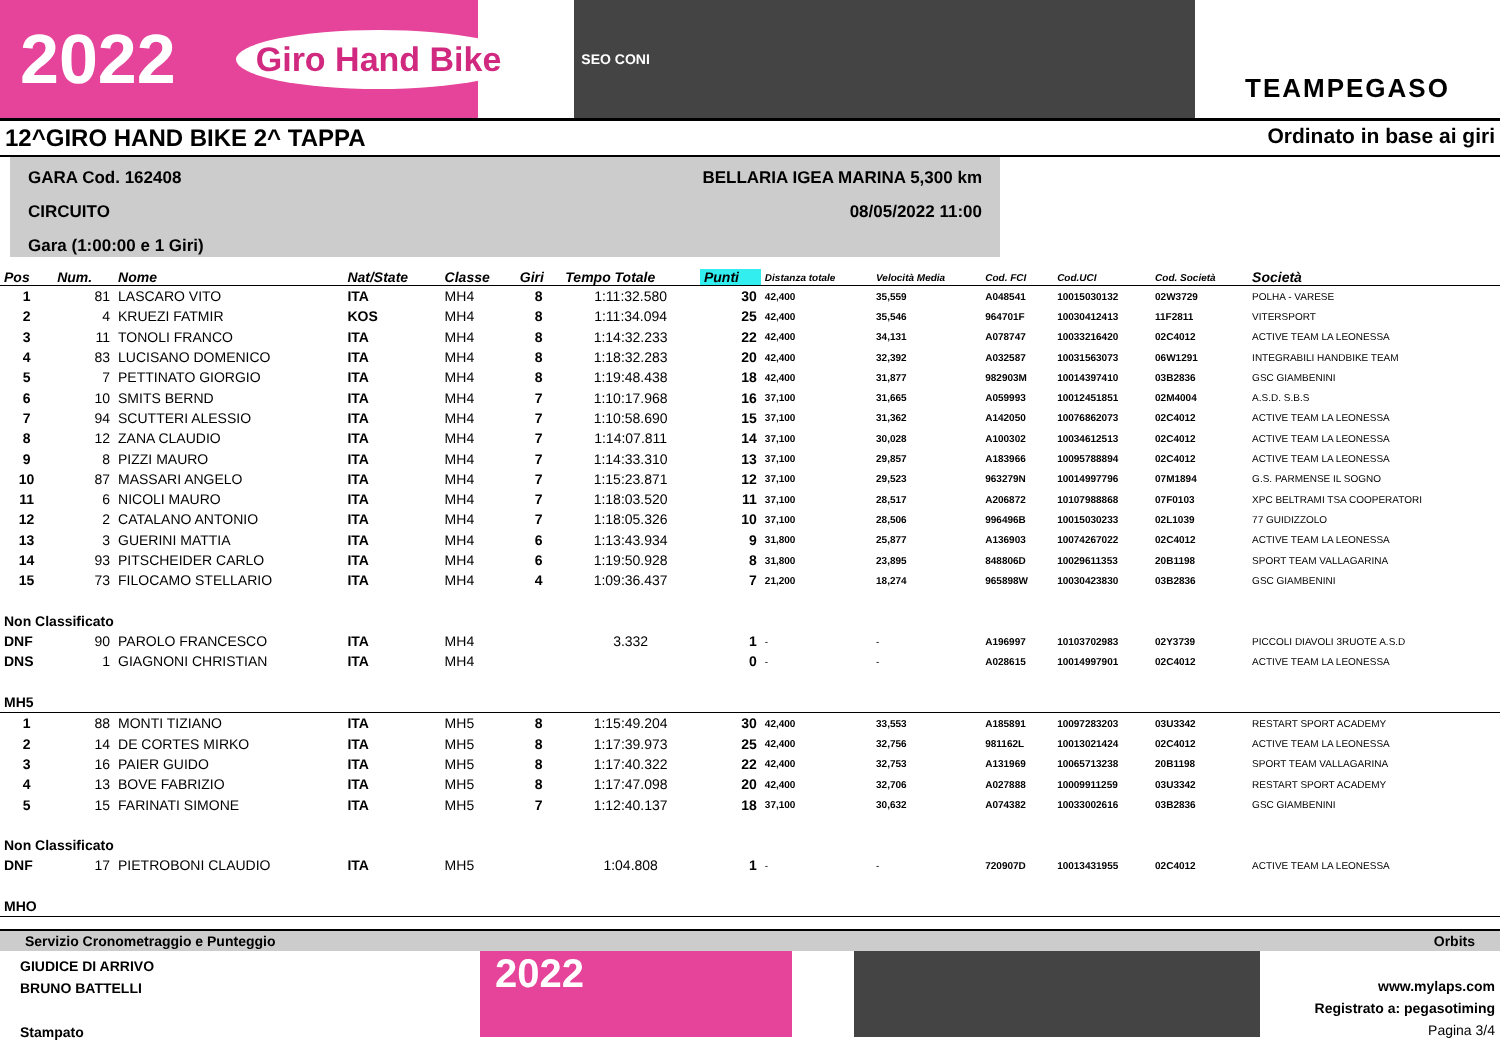2022 Giro Hand Bike SEO CONI
TEAMPEGASO
12^GIRO HAND BIKE 2^ TAPPA Ordinato in base ai giri
GARA Cod. 162408
BELLARIA IGEA MARINA 5,300 km
CIRCUITO
08/05/2022 11:00
Gara (1:00:00 e 1 Giri)
| Pos | Num. | Nome | Nat/State | Classe | Giri | Tempo Totale | Punti | Distanza totale | Velocità Media | Cod. FCI | Cod.UCI | Cod. Società | Società |
| --- | --- | --- | --- | --- | --- | --- | --- | --- | --- | --- | --- | --- | --- |
| 1 | 81 | LASCARO VITO | ITA | MH4 | 8 | 1:11:32.580 | 30 | 42,400 | 35,559 | A048541 | 10015030132 | 02W3729 | POLHA - VARESE |
| 2 | 4 | KRUEZI FATMIR | KOS | MH4 | 8 | 1:11:34.094 | 25 | 42,400 | 35,546 | 964701F | 10030412413 | 11F2811 | VITERSPORT |
| 3 | 11 | TONOLI FRANCO | ITA | MH4 | 8 | 1:14:32.233 | 22 | 42,400 | 34,131 | A078747 | 10033216420 | 02C4012 | ACTIVE TEAM LA LEONESSA |
| 4 | 83 | LUCISANO DOMENICO | ITA | MH4 | 8 | 1:18:32.283 | 20 | 42,400 | 32,392 | A032587 | 10031563073 | 06W1291 | INTEGRABILI HANDBIKE TEAM |
| 5 | 7 | PETTINATO GIORGIO | ITA | MH4 | 8 | 1:19:48.438 | 18 | 42,400 | 31,877 | 982903M | 10014397410 | 03B2836 | GSC GIAMBENINI |
| 6 | 10 | SMITS BERND | ITA | MH4 | 7 | 1:10:17.968 | 16 | 37,100 | 31,665 | A059993 | 10012451851 | 02M4004 | A.S.D. S.B.S |
| 7 | 94 | SCUTTERI ALESSIO | ITA | MH4 | 7 | 1:10:58.690 | 15 | 37,100 | 31,362 | A142050 | 10076862073 | 02C4012 | ACTIVE TEAM LA LEONESSA |
| 8 | 12 | ZANA CLAUDIO | ITA | MH4 | 7 | 1:14:07.811 | 14 | 37,100 | 30,028 | A100302 | 10034612513 | 02C4012 | ACTIVE TEAM LA LEONESSA |
| 9 | 8 | PIZZI MAURO | ITA | MH4 | 7 | 1:14:33.310 | 13 | 37,100 | 29,857 | A183966 | 10095788894 | 02C4012 | ACTIVE TEAM LA LEONESSA |
| 10 | 87 | MASSARI ANGELO | ITA | MH4 | 7 | 1:15:23.871 | 12 | 37,100 | 29,523 | 963279N | 10014997796 | 07M1894 | G.S. PARMENSE IL SOGNO |
| 11 | 6 | NICOLI MAURO | ITA | MH4 | 7 | 1:18:03.520 | 11 | 37,100 | 28,517 | A206872 | 10107988868 | 07F0103 | XPC BELTRAMI TSA COOPERATORI |
| 12 | 2 | CATALANO ANTONIO | ITA | MH4 | 7 | 1:18:05.326 | 10 | 37,100 | 28,506 | 996496B | 10015030233 | 02L1039 | 77 GUIDIZZOLO |
| 13 | 3 | GUERINI MATTIA | ITA | MH4 | 6 | 1:13:43.934 | 9 | 31,800 | 25,877 | A136903 | 10074267022 | 02C4012 | ACTIVE TEAM LA LEONESSA |
| 14 | 93 | PITSCHEIDER CARLO | ITA | MH4 | 6 | 1:19:50.928 | 8 | 31,800 | 23,895 | 848806D | 10029611353 | 20B1198 | SPORT TEAM VALLAGARINA |
| 15 | 73 | FILOCAMO STELLARIO | ITA | MH4 | 4 | 1:09:36.437 | 7 | 21,200 | 18,274 | 965898W | 10030423830 | 03B2836 | GSC GIAMBENINI |
| Non Classificato | | | | | | | | | | | | | |
| DNF | 90 | PAROLO FRANCESCO | ITA | MH4 | | 3.332 | 1 | - | - | A196997 | 10103702983 | 02Y3739 | PICCOLI DIAVOLI 3RUOTE A.S.D |
| DNS | 1 | GIAGNONI CHRISTIAN | ITA | MH4 | | | 0 | - | - | A028615 | 10014997901 | 02C4012 | ACTIVE TEAM LA LEONESSA |
| MH5 | | | | | | | | | | | | | |
| 1 | 88 | MONTI TIZIANO | ITA | MH5 | 8 | 1:15:49.204 | 30 | 42,400 | 33,553 | A185891 | 10097283203 | 03U3342 | RESTART SPORT ACADEMY |
| 2 | 14 | DE CORTES MIRKO | ITA | MH5 | 8 | 1:17:39.973 | 25 | 42,400 | 32,756 | 981162L | 10013021424 | 02C4012 | ACTIVE TEAM LA LEONESSA |
| 3 | 16 | PAIER GUIDO | ITA | MH5 | 8 | 1:17:40.322 | 22 | 42,400 | 32,753 | A131969 | 10065713238 | 20B1198 | SPORT TEAM VALLAGARINA |
| 4 | 13 | BOVE FABRIZIO | ITA | MH5 | 8 | 1:17:47.098 | 20 | 42,400 | 32,706 | A027888 | 10009911259 | 03U3342 | RESTART SPORT ACADEMY |
| 5 | 15 | FARINATI SIMONE | ITA | MH5 | 7 | 1:12:40.137 | 18 | 37,100 | 30,632 | A074382 | 10033002616 | 03B2836 | GSC GIAMBENINI |
| Non Classificato | | | | | | | | | | | | | |
| DNF | 17 | PIETROBONI CLAUDIO | ITA | MH5 | | 1:04.808 | 1 | - | - | 720907D | 10013431955 | 02C4012 | ACTIVE TEAM LA LEONESSA |
| MHO | | | | | | | | | | | | | |
Servizio Cronometraggio e Punteggio Orbits
GIUDICE DI ARRIVO
BRUNO BATTELLI
Stampato
2022
www.mylaps.com
Registrato a: pegasotiming
Pagina 3/4